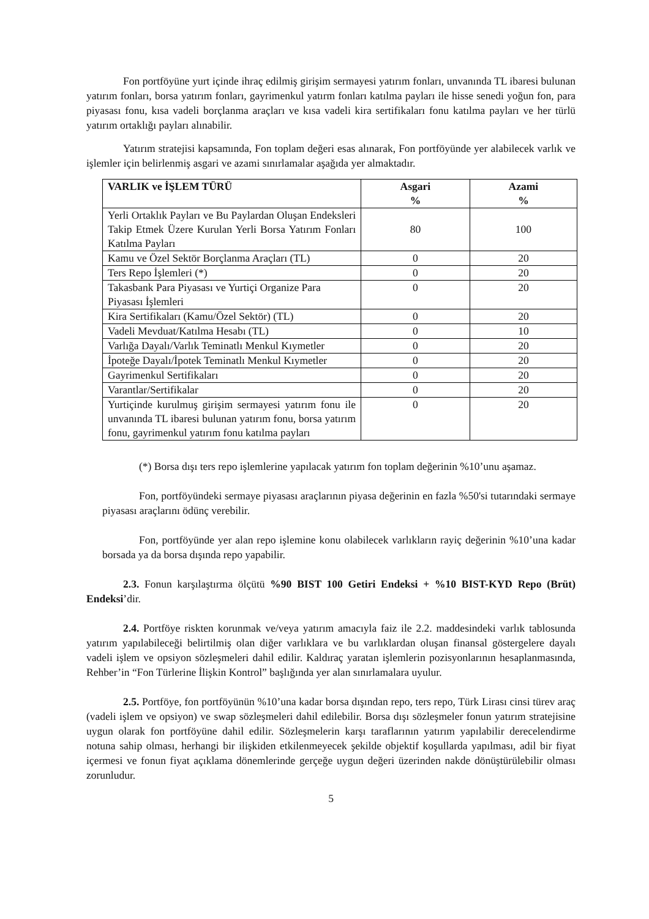Fon portföyüne yurt içinde ihraç edilmiş girişim sermayesi yatırım fonları, unvanında TL ibaresi bulunan yatırım fonları, borsa yatırım fonları, gayrimenkul yatırm fonları katılma payları ile hisse senedi yoğun fon, para piyasası fonu, kısa vadeli borçlanma araçları ve kısa vadeli kira sertifikaları fonu katılma payları ve her türlü yatırım ortaklığı payları alınabilir.
Yatırım stratejisi kapsamında, Fon toplam değeri esas alınarak, Fon portföyünde yer alabilecek varlık ve işlemler için belirlenmiş asgari ve azami sınırlamalar aşağıda yer almaktadır.
| VARLIK ve İŞLEM TÜRÜ | Asgari % | Azami % |
| --- | --- | --- |
| Yerli Ortaklık Payları ve Bu Paylardan Oluşan Endeksleri Takip Etmek Üzere Kurulan Yerli Borsa Yatırım Fonları Katılma Payları | 80 | 100 |
| Kamu ve Özel Sektör Borçlanma Araçları (TL) | 0 | 20 |
| Ters Repo İşlemleri (*) | 0 | 20 |
| Takasbank Para Piyasası ve Yurtiçi Organize Para Piyasası İşlemleri | 0 | 20 |
| Kira Sertifikaları (Kamu/Özel Sektör) (TL) | 0 | 20 |
| Vadeli Mevduat/Katılma Hesabı (TL) | 0 | 10 |
| Varlığa Dayalı/Varlık Teminatlı Menkul Kıymetler | 0 | 20 |
| İpoteğe Dayalı/İpotek Teminatlı Menkul Kıymetler | 0 | 20 |
| Gayrimenkul Sertifikaları | 0 | 20 |
| Varantlar/Sertifikalar | 0 | 20 |
| Yurtiçinde kurulmuş girişim sermayesi yatırım fonu ile unvanında TL ibaresi bulunan yatırım fonu, borsa yatırım fonu, gayrimenkul yatırım fonu katılma payları | 0 | 20 |
(*) Borsa dışı ters repo işlemlerine yapılacak yatırım fon toplam değerinin %10’unu aşamaz.
Fon, portföyündeki sermaye piyasası araçlarının piyasa değerinin en fazla %50'si tutarındaki sermaye piyasası araçlarını ödünç verebilir.
Fon, portföyünde yer alan repo işlemine konu olabilecek varlıkların rayiç değerinin %10’una kadar borsada ya da borsa dışında repo yapabilir.
2.3. Fonun karşılaştırma ölçütü %90 BIST 100 Getiri Endeksi + %10 BIST-KYD Repo (Brüt) Endeksi’dir.
2.4. Portföye riskten korunmak ve/veya yatırım amacıyla faiz ile 2.2. maddesindeki varlık tablosunda yatırım yapılabileceği belirtilmiş olan diğer varlıklara ve bu varlıklardan oluşan finansal göstergelere dayalı vadeli işlem ve opsiyon sözleşmeleri dahil edilir. Kaldıraç yaratan işlemlerin pozisyonlarının hesaplanmasında, Rehber’in “Fon Türlerine İlişkin Kontrol” başlığında yer alan sınırlamalara uyulur.
2.5. Portföye, fon portföyünün %10’una kadar borsa dışından repo, ters repo, Türk Lirası cinsi türev araç (vadeli işlem ve opsiyon) ve swap sözleşmeleri dahil edilebilir. Borsa dışı sözleşmeler fonun yatırım stratejisine uygun olarak fon portföyüne dahil edilir. Sözleşmelerin karşı taraflarının yatırım yapılabilir derecelendirme notuna sahip olması, herhangi bir ilişkiden etkilenmeyecek şekilde objektif koşullarda yapılması, adil bir fiyat içermesi ve fonun fiyat açıklama dönemlerinde gerçeğe uygun değeri üzerinden nakde dönüştürülebilir olması zorunludur.
5